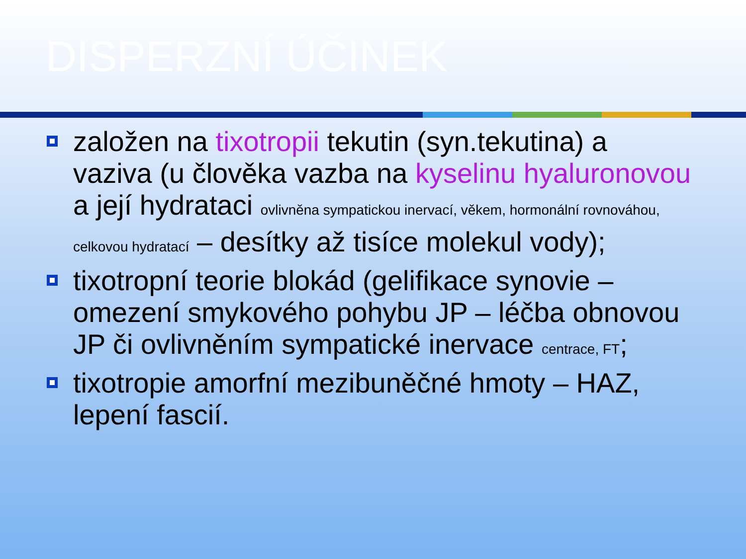DISPERZNÍ ÚČINEK
založen na tixotropii tekutin (syn.tekutina) a vaziva (u člověka vazba na kyselinu hyaluronovou a její hydrataci ovlivněna sympatickou inervací, věkem, hormonální rovnováhou, celkovou hydratací – desítky až tisíce molekul vody);
tixotropní teorie blokád (gelifikace synovie – omezení smykového pohybu JP – léčba obnovou JP či ovlivněním sympatické inervace centrace, FT;
tixotropie amorfní mezibuněčné hmoty – HAZ, lepení fascií.